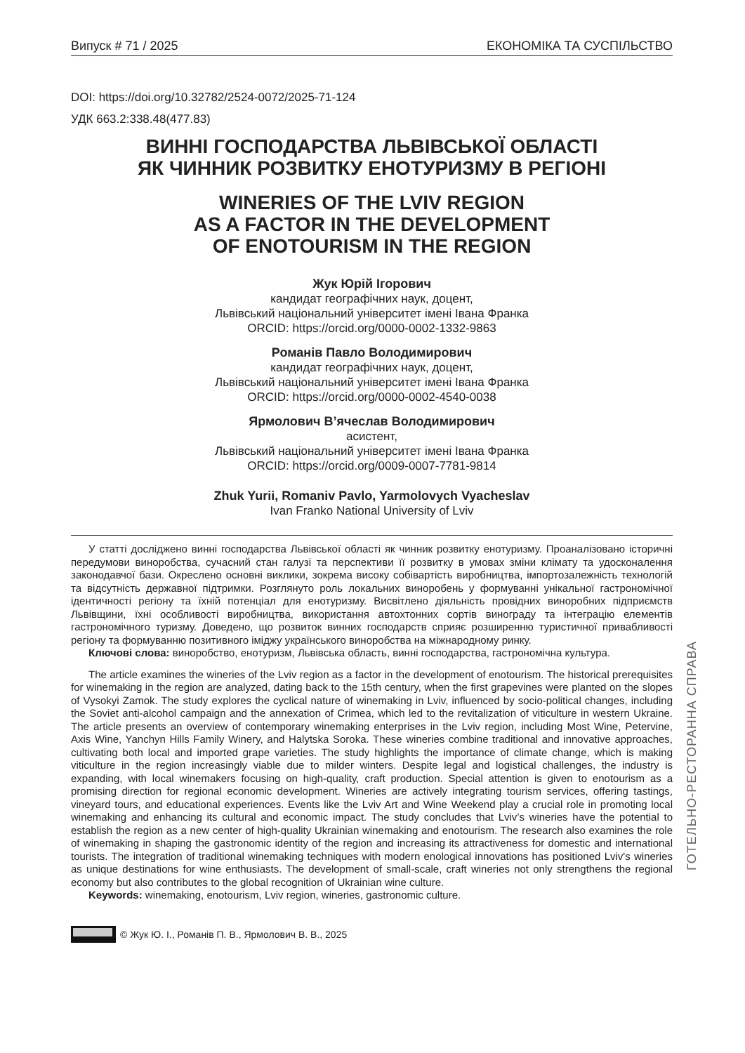Випуск # 71 / 2025 ЕКОНОМІКА ТА СУСПІЛЬСТВО
DOI: https://doi.org/10.32782/2524-0072/2025-71-124
УДК 663.2:338.48(477.83)
ВИННІ ГОСПОДАРСТВА ЛЬВІВСЬКОЇ ОБЛАСТІ
ЯК ЧИННИК РОЗВИТКУ ЕНОТУРИЗМУ В РЕГІОНІ
WINERIES OF THE LVIV REGION
AS A FACTOR IN THE DEVELOPMENT
OF ENOTOURISM IN THE REGION
Жук Юрій Ігорович
кандидат географічних наук, доцент,
Львівський національний університет імені Івана Франка
ORCID: https://orcid.org/0000-0002-1332-9863
Романів Павло Володимирович
кандидат географічних наук, доцент,
Львівський національний університет імені Івана Франка
ORCID: https://orcid.org/0000-0002-4540-0038
Ярмолович В’ячеслав Володимирович
асистент,
Львівський національний університет імені Івана Франка
ORCID: https://orcid.org/0009-0007-7781-9814
Zhuk Yurii, Romaniv Pavlo, Yarmolovych Vyacheslav
Ivan Franko National University of Lviv
У статті досліджено винні господарства Львівської області як чинник розвитку енотуризму. Проаналізовано історичні передумови виноробства, сучасний стан галузі та перспективи її розвитку в умовах зміни клімату та удосконалення законодавчої бази. Окреслено основні виклики, зокрема високу собівартість виробництва, імпортозалежність технологій та відсутність державної підтримки. Розглянуто роль локальних виноробень у формуванні унікальної гастрономічної ідентичності регіону та їхній потенціал для енотуризму. Висвітлено діяльність провідних виноробних підприємств Львівщини, їхні особливості виробництва, використання автохтонних сортів винограду та інтеграцію елементів гастрономічного туризму. Доведено, що розвиток винних господарств сприяє розширенню туристичної привабливості регіону та формуванню позитивного іміджу українського виноробства на міжнародному ринку.
Ключові слова: виноробство, енотуризм, Львівська область, винні господарства, гастрономічна культура.
The article examines the wineries of the Lviv region as a factor in the development of enotourism. The historical prerequisites for winemaking in the region are analyzed, dating back to the 15th century, when the first grapevines were planted on the slopes of Vysokyi Zamok. The study explores the cyclical nature of winemaking in Lviv, influenced by socio-political changes, including the Soviet anti-alcohol campaign and the annexation of Crimea, which led to the revitalization of viticulture in western Ukraine. The article presents an overview of contemporary winemaking enterprises in the Lviv region, including Most Wine, Petervine, Axis Wine, Yanchyn Hills Family Winery, and Halytska Soroka. These wineries combine traditional and innovative approaches, cultivating both local and imported grape varieties. The study highlights the importance of climate change, which is making viticulture in the region increasingly viable due to milder winters. Despite legal and logistical challenges, the industry is expanding, with local winemakers focusing on high-quality, craft production. Special attention is given to enotourism as a promising direction for regional economic development. Wineries are actively integrating tourism services, offering tastings, vineyard tours, and educational experiences. Events like the Lviv Art and Wine Weekend play a crucial role in promoting local winemaking and enhancing its cultural and economic impact. The study concludes that Lviv’s wineries have the potential to establish the region as a new center of high-quality Ukrainian winemaking and enotourism. The research also examines the role of winemaking in shaping the gastronomic identity of the region and increasing its attractiveness for domestic and international tourists. The integration of traditional winemaking techniques with modern enological innovations has positioned Lviv's wineries as unique destinations for wine enthusiasts. The development of small-scale, craft wineries not only strengthens the regional economy but also contributes to the global recognition of Ukrainian wine culture.
Keywords: winemaking, enotourism, Lviv region, wineries, gastronomic culture.
© Жук Ю. І., Романів П. В., Ярмолович В. В., 2025
ГОТЕЛЬНО-РЕСТОРАННА СПРАВА